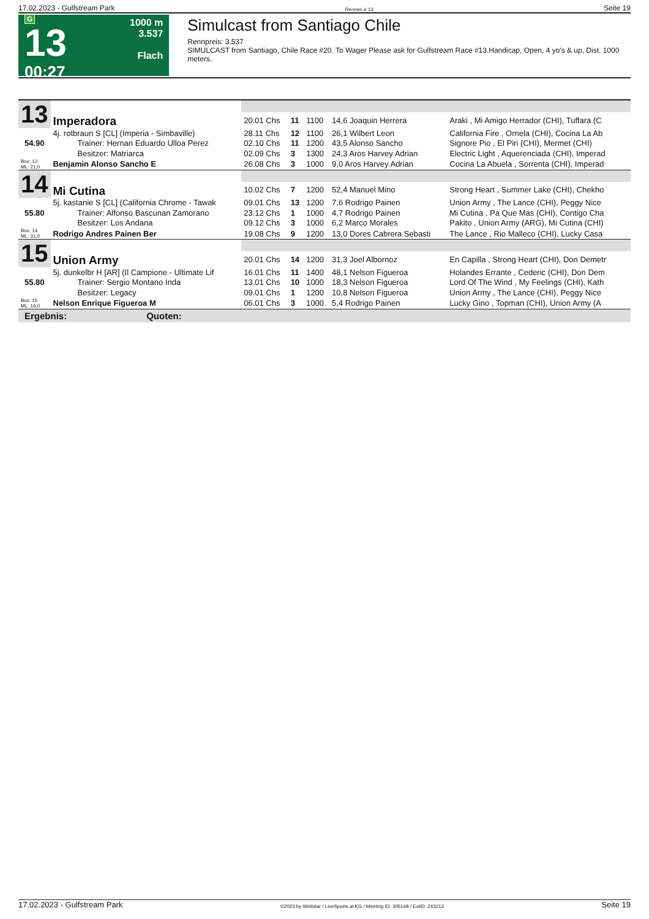17.02.2023 - Gulfstream Park Rennen # 13 Seite 19
G
13
00:27
1000 m
3.537
Flach
Simulcast from Santiago Chile
Rennpreis: 3.537
SIMULCAST from Santiago, Chile Race #20. To Wager Please ask for Gulfstream Race #13.Handicap, Open, 4 yo's & up, Dist. 1000 meters.
| 13 | Imperadora | | | | | |
| | | 20.01 Chs | 11 | 1100 | 14,6 Joaquin Herrera | Araki , Mi Amigo Herrador (CHI), Tuffara (C |
| | 4j. rotbraun S [CL] (Imperia - Simbaville) | 28.11 Chs | 12 | 1100 | 26,1 Wilbert Leon | California Fire , Ornela (CHI), Cocina La Ab |
| 54.90 | Trainer: Hernan Eduardo Ulloa Perez | 02.10 Chs | 11 | 1200 | 43,5 Alonso Sancho | Signore Pio , El Piri (CHI), Mermet (CHI) |
| | Besitzer: Matriarca | 02.09 Chs | 3 | 1300 | 24,3 Aros Harvey Adrian | Electric Light , Aquerenciada (CHI), Imperad |
| Box: 13 ML: 21,0 | Benjamin Alonso Sancho E | 26.08 Chs | 3 | 1000 | 9,0 Aros Harvey Adrian | Cocina La Abuela , Sorrenta (CHI), Imperad |
| 14 | Mi Cutina | | | | | |
| | | 10.02 Chs | 7 | 1200 | 52,4 Manuel Mino | Strong Heart , Summer Lake (CHI), Chekho |
| | 5j. kastanie S [CL] (California Chrome - Tawak | 09.01 Chs | 13 | 1200 | 7,6 Rodrigo Painen | Union Army , The Lance (CHI), Peggy Nice |
| 55.80 | Trainer: Alfonso Bascunan Zamorano | 23.12 Chs | 1 | 1000 | 4,7 Rodrigo Painen | Mi Cutina , Pa Que Mas (CHI), Contigo Cha |
| | Besitzer: Los Andana | 09.12 Chs | 3 | 1000 | 6,2 Marco Morales | Pakito , Union Army (ARG), Mi Cutina (CHI) |
| Box: 14 ML: 31,0 | Rodrigo Andres Painen Ber | 19.08 Chs | 9 | 1200 | 13,0 Dores Cabrera Sebasti | The Lance , Rio Malleco (CHI), Lucky Casa |
| 15 | Union Army | | | | | |
| | | 20.01 Chs | 14 | 1200 | 31,3 Joel Albornoz | En Capilla , Strong Heart (CHI), Don Demetr |
| | 5j. dunkelbr H [AR] (Il Campione - Ultimate Lif | 16.01 Chs | 11 | 1400 | 48,1 Nelson Figueroa | Holandes Errante , Cederic (CHI), Don Dem |
| 55.80 | Trainer: Sergio Montano Inda | 13.01 Chs | 10 | 1000 | 18,3 Nelson Figueroa | Lord Of The Wind , My Feelings (CHI), Kath |
| | Besitzer: Legacy | 09.01 Chs | 1 | 1200 | 10,8 Nelson Figueroa | Union Army , The Lance (CHI), Peggy Nice |
| Box: 15 ML: 16,0 | Nelson Enrique Figueroa M | 06.01 Chs | 3 | 1000 | 5,4 Rodrigo Painen | Lucky Gino , Topman (CHI), Union Army (A |
Ergebnis: Quoten:
17.02.2023 - Gulfstream Park ©2023 by Wettstar / LiveSports.at KG / Meeting ID: 305168 / ExtID: 243213 Seite 19